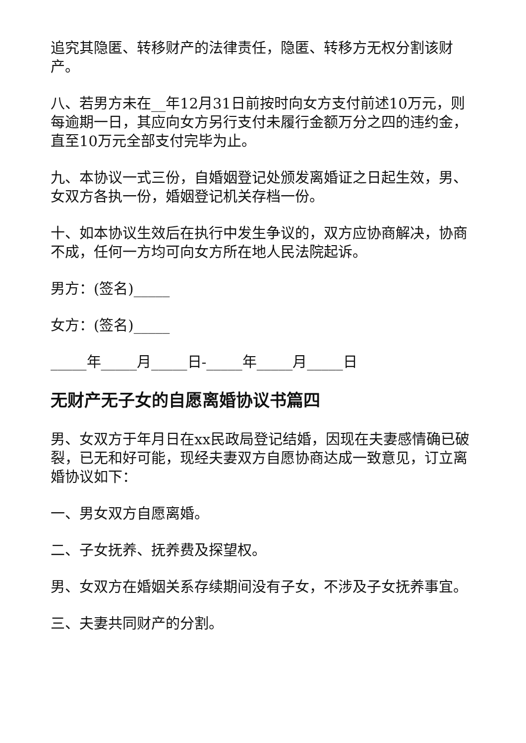追究其隐匿、转移财产的法律责任，隐匿、转移方无权分割该财产。
八、若男方未在__年12月31日前按时向女方支付前述10万元，则每逾期一日，其应向女方另行支付未履行金额万分之四的违约金，直至10万元全部支付完毕为止。
九、本协议一式三份，自婚姻登记处颁发离婚证之日起生效，男、女双方各执一份，婚姻登记机关存档一份。
十、如本协议生效后在执行中发生争议的，双方应协商解决，协商不成，任何一方均可向女方所在地人民法院起诉。
男方：(签名)_____
女方：(签名)_____
_____年_____月_____日-_____年_____月_____日
无财产无子女的自愿离婚协议书篇四
男、女双方于年月日在xx民政局登记结婚，因现在夫妻感情确已破裂，已无和好可能，现经夫妻双方自愿协商达成一致意见，订立离婚协议如下：
一、男女双方自愿离婚。
二、子女抚养、抚养费及探望权。
男、女双方在婚姻关系存续期间没有子女，不涉及子女抚养事宜。
三、夫妻共同财产的分割。